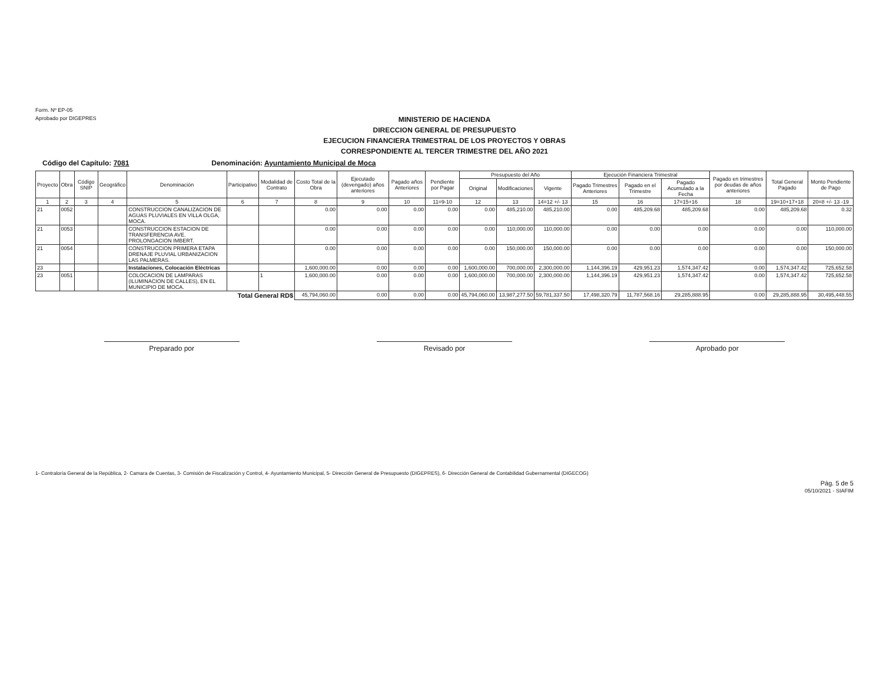Form. Nº EP-05
Aprobado por DIGEPRES
MINISTERIO DE HACIENDA
DIRECCION GENERAL DE PRESUPUESTO
EJECUCION FINANCIERA TRIMESTRAL DE LOS PROYECTOS Y OBRAS
CORRESPONDIENTE AL TERCER TRIMESTRE DEL AÑO 2021
Código del Capítulo: 7081 Denominación: Ayuntamiento Municipal de Moca
| Proyecto | Obra | Código SNIP | Geográfico | Denominación | Participativo | Modalidad de Contrato | Costo Total de la Obra | Ejecutado (devengado) años anteriores | Pagado años Anteriores | Pendiente por Pagar | Presupuesto del Año | | | Ejecución Financiera Trimestral | | | Pagado en trimestres por deudas de años anteriores | Total General Pagado | Monto Pendiente de Pago |
| --- | --- | --- | --- | --- | --- | --- | --- | --- | --- | --- | --- | --- | --- | --- | --- | --- | --- | --- | --- |
| | | | | | | | | | | | Original | Modificaciones | Vigente | Pagado Trimestres Anteriores | Pagado en el Trimestre | Pagado Acumulado a la Fecha | | | |
| 1 | 2 | 3 | 4 | 5 | 6 | 7 | 8 | 9 | 10 | 11=9-10 | 12 | 13 | 14=12 +/- 13 | 15 | 16 | 17=15+16 | 18 | 19=10+17+18 | 20=8 +/- 13 -19 |
| 21 | 0052 | | | CONSTRUCCION CANALIZACION DE AGUAS PLUVIALES EN VILLA OLGA, MOCA. | | | 0.00 | 0.00 | 0.00 | 0.00 | 0.00 | 485,210.00 | 485,210.00 | 0.00 | 485,209.68 | 485,209.68 | 0.00 | 485,209.68 | 0.32 |
| 21 | 0053 | | | CONSTRUCCION ESTACION DE TRANSFERENCIA AVE. PROLONGACION IMBERT. | | | 0.00 | 0.00 | 0.00 | 0.00 | 0.00 | 110,000.00 | 110,000.00 | 0.00 | 0.00 | 0.00 | 0.00 | 0.00 | 110,000.00 |
| 21 | 0054 | | | CONSTRUCCION PRIMERA ETAPA DRENAJE PLUVIAL URBANIZACION LAS PALMERAS. | | | 0.00 | 0.00 | 0.00 | 0.00 | 0.00 | 150,000.00 | 150,000.00 | 0.00 | 0.00 | 0.00 | 0.00 | 0.00 | 150,000.00 |
| 23 | | | | Instalaciones, Colocación Eléctricas | | | 1,600,000.00 | 0.00 | 0.00 | 0.00 | 1,600,000.00 | 700,000.00 | 2,300,000.00 | 1,144,396.19 | 429,951.23 | 1,574,347.42 | 0.00 | 1,574,347.42 | 725,652.58 |
| 23 | 0051 | | | COLOCACION DE LAMPARAS (ILUMINACION DE CALLES), EN EL MUNICIPIO DE MOCA. | | 1 | 1,600,000.00 | 0.00 | 0.00 | 0.00 | 1,600,000.00 | 700,000.00 | 2,300,000.00 | 1,144,396.19 | 429,951.23 | 1,574,347.42 | 0.00 | 1,574,347.42 | 725,652.58 |
| Total General RD$ | | | | | | | 45,794,060.00 | 0.00 | 0.00 | 0.00 | 45,794,060.00 | 13,987,277.50 | 59,781,337.50 | 17,498,320.79 | 11,787,568.16 | 29,285,888.95 | 0.00 | 29,285,888.95 | 30,495,448.55 |
Preparado por Revisado por Aprobado por
1- Contraloría General de la República, 2- Camara de Cuentas, 3- Comisión de Fiscalización y Control, 4- Ayuntamiento Municipal, 5- Dirección General de Presupuesto (DIGEPRES), 6- Dirección General de Contabilidad Gubernamental (DIGECOG)
Pág. 5 de 5
05/10/2021 - SIAFIM